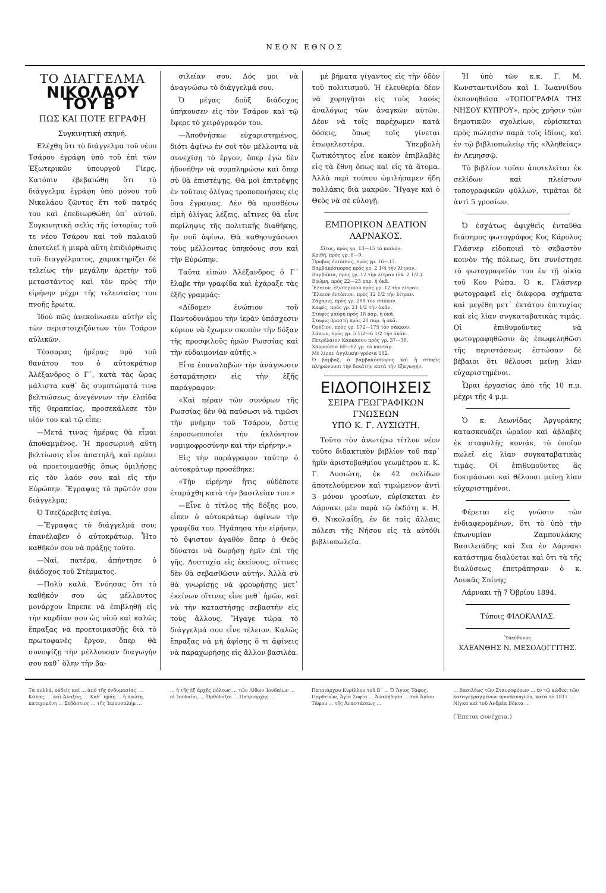ΝΕΟΝ ΕΘΝΟΣ
ΤΟ ΔΙΑΓΓΕΛΜΑ
ΝΙΚΟΛΑΟΥ ΤΟΥ Β΄
ΠΩΣ ΚΑΙ ΠΟΤΕ ΕΓΡΑΦΗ
Συγκινητική σκηνή.
Ελέχθη ὅτι τὸ διάγγελμα τοῦ νέου Τσάρου ἐγράφη ὑπὸ τοῦ ἐπὶ τῶν Ἐξωτερικῶν ὑπουργοῦ Γίερς. Κατόπιν ἐβεβαιώθη ὅτι τὸ διάγγελμα ἐγράφη ὑπὸ μόνου τοῦ Νικολάου ζῶντος ἔτι τοῦ πατρός του καὶ ἐπεδιωρθώθη ὑπ᾿ αὐτοῦ. Συγκινητικὴ σελὶς τῆς ἱστορίας τοῦ τε νέου Τσάρου καὶ τοῦ παλαιοῦ ἀποτελεῖ ἡ μικρὰ αὕτη ἐπιδιόρθωσις τοῦ διαγγέλματος, χαρακτηρίζει δὲ τελείως τὴν μεγάλην ἀρετὴν τοῦ μεταστάντος καὶ τὸν πρὸς τὴν εἰρήνην μέχρι τῆς τελευταίας του πνοῆς ἔρωτα.
Ἰδοὺ πῶς ἀνεκοίνωσεν αὐτὴν εἷς τῶν περιστοιχιζόντων τὸν Τσάρον αὐλικῶν.
Τέσσαρας ἡμέρας πρὸ τοῦ θανάτου του ὁ αὐτοκράτωρ Ἀλέξανδρος ὁ Γ΄, κατὰ τὰς ὥρας μάλιστα καθ᾿ ἃς συμπτώματά τινα βελτιώσεως ἀνεγέννων τὴν ἐλπίδα τῆς θεραπείας, προσεκάλεσε τὸν υἱόν του καὶ τῷ εἶπε:
—Μετά τινας ἡμέρας θὰ εἶμαι ἀποθαμμένος. Ἡ προσωρινὴ αὕτη βελτίωσις εἶνε ἀπατηλή, καὶ πρέπει νὰ προετοιμασθῇς ὅπως ὁμιλήσῃς εἰς τὸν λαόν σου καὶ εἰς τὴν Εὐρώπην. Ἔγραψας τὸ πρῶτόν σου διάγγελμα;
Ὁ Τσεζάρεβιτς ἐσίγα.
—Ἔγραψας τὸ διάγγελμά σου; ἐπανέλαβεν ὁ αὐτοκράτωρ. Ἦτο καθῆκόν σου νὰ πράξῃς τοῦτο.
—Ναί, πατέρα, ἀπήντησε ὁ διάδοχος τοῦ Στέμματος.
—Πολὺ καλά. Ἐνόησας ὅτι τὸ καθῆκόν σου ὡς μέλλοντος μονάρχου ἔπρεπε νὰ ἐπιβληθῇ εἰς τὴν καρδίαν σου ὡς υἱοῦ καὶ καλῶς ἔπραξας νὰ προετοιμασθῇς διὰ τὸ πρωτοφανὲς ἔργον, ὅπερ θὰ συνοψίζῃ τὴν μέλλουσαν διαγωγήν σου καθ᾿ ὅλην τὴν βα-
σιλείαν σου. Δός μοι νὰ ἀναγνώσω τὸ διάγγελμά σου.
Ὁ μέγας δοὺξ διάδοχος ὑπήκουσεν εἰς τὸν Τσάρον καὶ τῷ ἔφερε τὸ χειρόγραφόν του.
—Ἀποθνήσκω εὐχαριστημένος, διότι ἀφίνω ἐν σοὶ τὸν μέλλοντα νὰ συνεχίσῃ τὸ ἔργον, ὅπερ ἐγὼ δὲν ἠδυνήθην νὰ συμπληρώσω καὶ ὅπερ σὺ θὰ ἐπιστέψῃς. Θὰ μοὶ ἐπιτρέψῃς ἐν τοῦτοις ὀλίγας τροποποιήσεις εἰς ὅσα ἔγραψας. Δὲν θὰ προσθέσω εἰμὴ ὀλίγας λέξεις, αἵτινες θὰ εἶνε περίληψις τῆς πολιτικῆς διαθήκης, ἣν σοῦ ἀφίνω. Θὰ καθησυχάσωσι τοὺς μέλλοντας ὑπηκόους σου καὶ τὴν Εὐρώπην.
Ταῦτα εἰπὼν Ἀλέξανδρος ὁ Γ΄ ἔλαβε τὴν γραφίδα καὶ ἐχάραξε τὰς ἑξῆς γραμμάς:
«Δίδομεν ἐνώπιον τοῦ Παντοδυνάμου τὴν ἱερὰν ὑπόσχεσιν κύριον νὰ ἔχωμεν σκοπὸν τὴν δόξαν τῆς προσφιλοῦς ἡμῶν Ρωσσίας καὶ τὴν εὐδαιμονίαν αὐτῆς.»
Εἶτα ἐπαναλαβὼν τὴν ἀνάγνωσιν ἐσταμάτησεν εἰς τὴν ἑξῆς παράγραφον:
«Καὶ πέραν τῶν συνόρων τῆς Ρωσσίας δὲν θὰ παύσωσι νὰ τιμῶσι τὴν μνήμην τοῦ Τσάρου, ὅστις ἐπροσωποποίει τὴν ἀκλόνητον νομιμοφροσύνην καὶ τὴν εἰρήνην.»
Εἰς τὴν παράγραφον ταύτην ὁ αὐτοκράτωρ προσέθηκε:
«Τὴν εἰρήνην ἥτις οὐδέποτε ἐταράχθη κατὰ τὴν βασιλείαν του.»
—Εἶνε ὁ τίτλος τῆς δόξης μου, εἶπεν ὁ αὐτοκράτωρ ἀφίνων τὴν γραφίδα του. Ἠγάπησα τὴν εἰρήνην, τὸ ὕψιστον ἀγαθὸν ὅπερ ὁ Θεὸς δύναται νὰ δωρήσῃ ἡμῖν ἐπὶ τῆς γῆς. Δυστυχία εἰς ἐκείνους, οἵτινες δὲν θὰ σεβασθῶσιν αὐτήν. Ἀλλὰ σὺ θὰ γνωρίσῃς νὰ φρουρήσῃς μετ᾿ ἐκείνων οἵτινες εἶνε μεθ᾿ ἡμῶν, καὶ νὰ τὴν καταστήσῃς σεβαστὴν εἰς τοὺς ἄλλους. Ἤγαγε τώρα τὸ διάγγελμά σου εἶνε τέλειον. Καλῶς ἔπραξας νὰ μὴ ἀφίσῃς ὅ τι ἀφίνεις νὰ παραχωρήσῃς εἰς ἄλλον βασιλέα.
μὲ βήματα γίγαντος εἰς τὴν ὁδὸν τοῦ πολιτισμοῦ. Ἡ ἐλευθερία δέον νὰ χορηγῆται εἰς τοὺς λαοὺς ἀναλόγως τῶν ἀναγκῶν αὐτῶν. Δέον νὰ τοῖς παρέχωμεν κατὰ δόσεις, ὅπως τοῖς γίνεται ἐπωφελεστέρα. Ὑπερβολὴ ζωτικότητος εἶνε κακὸν ἐπιβλαβὲς εἰς τὰ ἔθνη ὅπως καὶ εἰς τὰ ἄτομα. Ἀλλὰ περὶ τούτου ὡμιλήσαμεν ἤδη πολλάκις διὰ μακρῶν. Ἤγαγε καὶ ὁ Θεὸς νὰ σὲ εὐλογῇ.
ΕΜΠΟΡΙΚΟΝ ΔΕΛΤΙΟΝ
ΛΑΡΝΑΚΟΣ.
Σῖτος, πρὸς γρ. 13—15 τὸ κοιλόν.
Κριθή, πρὸς γρ. 8—9.
Ὄροβος ἐντόπιος, πρὸς γρ. 16—17.
Βαμβακόσπορος πρὸς γρ. 2 1/4 τὴν λίτραν.
Βαμβάκια, πρὸς γρ. 12 τὴν λίτραν (ὀκ. 2 1/2.)
Βρώμη, πρὸς 22—23 παρ. ἡ ὀκᾶ.
Ἔλαιον, ἐξωτερικοῦ πρὸς γρ. 12 τὴν λίτραν.
Ἔλαιον ἐντόπιον, πρὸς 12 1/2 τὴν λίτραν.
Ζάχαρις, πρὸς γρ. 288 τὸν σάκκον.
Καφές, πρὸς γρ. 21 1/2 τὴν ὀκᾶν.
Σταφὶς μαύρη πρὸς 18 παρ. ἡ ὀκᾶ.
Σταφὶς βραστὴ πρὸς 20 παρ. ἡ ὀκᾶ.
Ὀρύζιον, πρὸς γρ. 172—175 τὸν σάκκον.
Σάπων, πρὸς γρ. 5 1/2—6 1/2 τὴν ὀκᾶν.
Πετρέλαιον Καυκάσου πρὸς γρ. 37—38.
Χαρρούπια 60—62 γρ. τὸ καντάρ.
Μὲ λίραν ἀγγλικὴν γρόσια 182.
Ὁ βάμβαξ, ὁ βαμβακόσπορος καὶ ἡ σταφὶς πληρώνουσι τὴν δεκάτην κατὰ τὴν ἐξαγωγήν.
ΕΙΔΟΠΟΙΗΣΕΙΣ
ΣΕΙΡΑ ΓΕΩΓΡΑΦΙΚΩΝ ΓΝΩΣΕΩΝ
ΥΠΟ Κ. Γ. ΛΥΣΙΩΤΗ.
Τοῦτο τὸν ἀνωτέρω τίτλον νέον τοῦτο διδακτικὸν βιβλίον τοῦ παρ᾿ ἡμῖν ἀριστοβαθμίου γεωμέτρου κ. Κ. Γ. Λυσιώτη, ἐκ 42 σελίδων ἀποτελούμενον καὶ τιμώμενον ἀντὶ 3 μόνον γροσίων, εὑρίσκεται ἐν Λάρνακι μὲν παρὰ τῷ ἐκδότῃ κ. Η. Θ. Νικολαΐδῃ, ἐν δὲ ταῖς ἄλλαις πόλεσι τῆς Νήσου εἰς τὰ αὐτόθι βιβλιοπωλεῖα.
Ἡ ὑπὸ τῶν κ.κ. Γ. Μ. Κωνσταντινίδου καὶ Ι. Ἰωαννίδου ἐκπονηθεῖσα «ΤΟΠΟΓΡΑΦΙΑ ΤΗΣ ΝΗΣΟΥ ΚΥΠΡΟΥ», πρὸς χρῆσιν τῶν δημοτικῶν σχολείων, εὑρίσκεται πρὸς πώλησιν παρὰ τοῖς ἰδίοις, καὶ ἐν τῷ βιβλιοπωλείῳ τῆς «Ἀληθείας» ἐν Λεμησσῷ.
Τὸ βιβλίον τοῦτο ἀποτελεῖται ἐκ σελίδων καὶ πλείστων τοπογραφικῶν φύλλων, τιμᾶται δὲ ἀντὶ 5 γροσίων.
Ὁ ἐσχάτως ἀφιχθεὶς ἐνταῦθα διάσημος φωτογράφος Κος Κάρολος Γλάσνερ εἰδοποιεῖ τὸ σεβαστὸν κοινὸν τῆς πόλεως, ὅτι συνέστησε τὸ φωτογραφεῖόν του ἐν τῇ οἰκίᾳ τοῦ Κου Ρώπα. Ὁ κ. Γλάσνερ φωτογραφεῖ εἰς διάφορα σχήματα καὶ μεγέθη μετ᾿ ἐκτάτου ἐπιτυχίας καὶ εἰς λίαν συγκαταβατικὰς τιμάς. Οἱ ἐπιθυμοῦντες νὰ φωτογραφηθῶσιν ἂς ἐπωφεληθῶσι τῆς περιστάσεως ἐστώσαν δὲ βέβαιοι ὅτι θέλουσι μείνῃ λίαν εὐχαριστημένοι.
Ὧραι ἐργασίας ἀπὸ τῆς 10 π.μ. μέχρι τῆς 4 μ.μ.
Ὁ κ. Λεωνίδας Ἀργυράκης κατασκευάζει ὡραῖον καὶ ἀβλαβὲς ἐκ σταφυλῆς κονιάκ, τὸ ὁποῖον πωλεῖ εἰς λίαν συγκαταβατικὰς τιμάς. Οἱ ἐπιθυμοῦντες ἂς δοκιμάσωσι καὶ θέλουσι μείνῃ λίαν εὐχαριστημένοι.
Φέρεται εἰς γνῶσιν τῶν ἐνδιαφερομένων, ὅτι τὸ ὑπὸ τὴν ἐπωνυμίαν Ζαμπουλάκης Βασιλειάδης καὶ Σια ἐν Λάρνακι κατάστημα διαλύεται καὶ ὅτι τὰ τῆς διαλύσεως ἐπετράπησαν ὁ κ. Λουκᾶς Σπίνης.
Λάρνακι τῇ 7 Ὀβρίου 1894.
Τύποις ΦΙΛΟΚΑΛΙΑΣ.
Ὑπεύθυνος
ΚΛΕΑΝΘΗΣ Ν. ΜΕΣΟΛΟΓΓΙΤΗΣ.
Τὰ πολλά, οὐδεὶς καὶ ... ἀπὸ τῆς ἐνδυμασίας, ... Κάλας, ... καὶ Ἀλαξας, ... Καθ᾿ ἡμᾶς ... ἡ πρώτη, κατεχομένη ... Σεβάστιος ... τῆς Ἰερουσαλήμ ...
... ἡ τῆς ἐξ ἀρχῆς πόλεως ... τῶν Λίθων Ἰουδαίων ... οἱ Ἰουδαῖοι, ... Ὀρθόδοξοι ... Πατριάρχης ...
Πατριάρχου Κυρίλλου τοῦ Β΄ ... Ὁ Ἅγιος Τάφος, Παρθενὼν, Ἁγία Σοφία ... Ἀναπήδησα ... τοῦ Ἁγίου Τάφου ... τῆς Ἀναστάσεως ...
... Βασιλέως τῶν Σταυροφόρων ... ἐν τῷ κώδικι τῶν καταγεγραμμένων προσκυνητῶν, κατὰ τὸ 1817 ... Νίγκα καὶ τοῦ Ἀνδρέα Βόκτα ...
(Ἕπεται συνέχεια.)